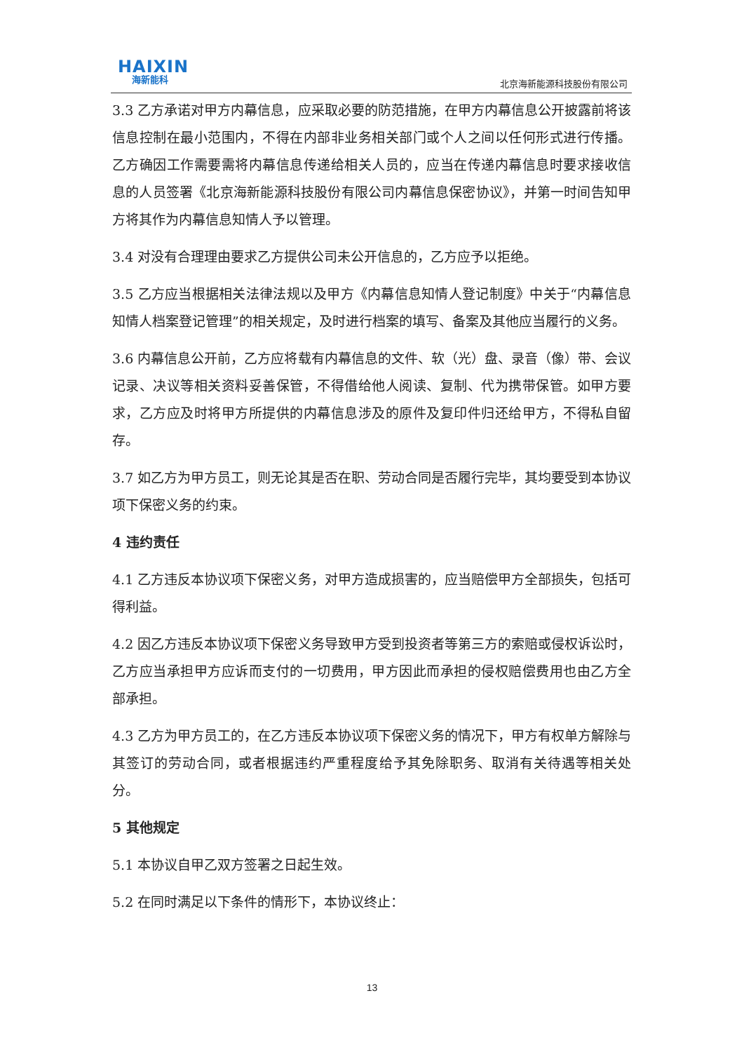HAIXIN
海新能科
北京海新能源科技股份有限公司
3.3 乙方承诺对甲方内幕信息，应采取必要的防范措施，在甲方内幕信息公开披露前将该信息控制在最小范围内，不得在内部非业务相关部门或个人之间以任何形式进行传播。乙方确因工作需要需将内幕信息传递给相关人员的，应当在传递内幕信息时要求接收信息的人员签署《北京海新能源科技股份有限公司内幕信息保密协议》，并第一时间告知甲方将其作为内幕信息知情人予以管理。
3.4 对没有合理理由要求乙方提供公司未公开信息的，乙方应予以拒绝。
3.5 乙方应当根据相关法律法规以及甲方《内幕信息知情人登记制度》中关于“内幕信息知情人档案登记管理”的相关规定，及时进行档案的填写、备案及其他应当履行的义务。
3.6 内幕信息公开前，乙方应将载有内幕信息的文件、软（光）盘、录音（像）带、会议记录、决议等相关资料妥善保管，不得借给他人阅读、复制、代为携带保管。如甲方要求，乙方应及时将甲方所提供的内幕信息涉及的原件及复印件归还给甲方，不得私自留存。
3.7 如乙方为甲方员工，则无论其是否在职、劳动合同是否履行完毕，其均要受到本协议项下保密义务的约束。
4 违约责任
4.1 乙方违反本协议项下保密义务，对甲方造成损害的，应当赔偿甲方全部损失，包括可得利益。
4.2 因乙方违反本协议项下保密义务导致甲方受到投资者等第三方的索赔或侵权诉讼时，乙方应当承担甲方应诉而支付的一切费用，甲方因此而承担的侵权赔偿费用也由乙方全部承担。
4.3 乙方为甲方员工的，在乙方违反本协议项下保密义务的情况下，甲方有权单方解除与其签订的劳动合同，或者根据违约严重程度给予其免除职务、取消有关待遇等相关处分。
5 其他规定
5.1 本协议自甲乙双方签署之日起生效。
5.2 在同时满足以下条件的情形下，本协议终止：
13